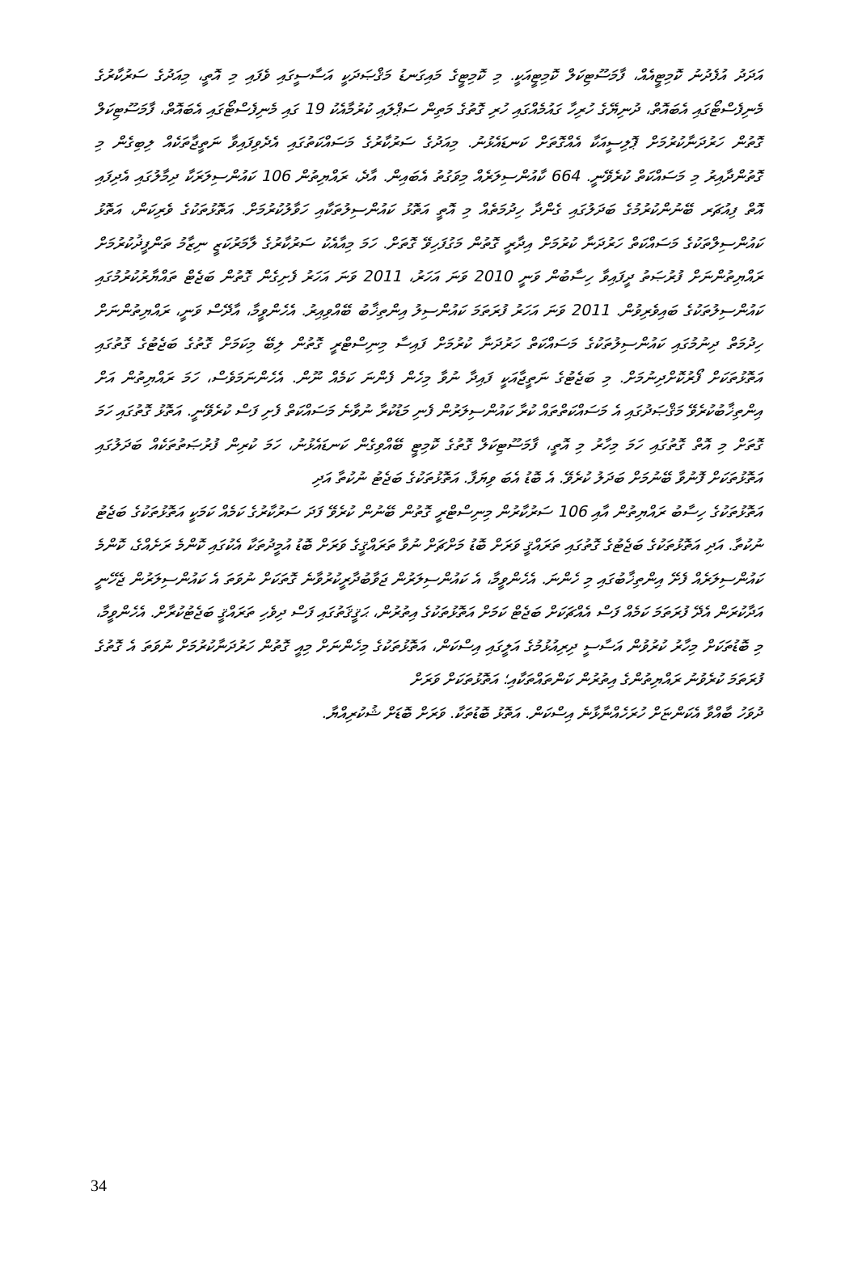އަދަދު އުފެދުނު ކޮމިޓީއެއް، ފާމަސޫޓިކަލް ކޮމިޓީއަކީ. މި ކޮމިޓީގެ މައިގަނޑު މަޤްޞަދަކީ އަސާސީގައި ވެފައި މި އޮތީ، މިއަދުގެ ސަރުކާރުގެ މެނިފެސްޓޯގައި އެބައޮތް، ދުނިޔޭގެ ހުރިހާ ގައުމެއްގައި ހުރި ގޮތުގެ މަތިން ސަޕްލައި ކުރުމާއެކު 19 ގައި މެނިފެސްޓޯގައި އެބައޮތް، ފާމަސޫޓިކަލް ގޮތުން ހަރުދަނާކުރުމަށް ޕޮލިސީއަކާ އެއްގޮތަށް ކަނޑައެޅުނު. މިއަދުގެ ސަރުކާރުގެ މަސައްކަތުގައި އެދެވިފައިވާ ނަތީޖާތަކެއް ލިބިގެން މި ގޮތުންދާއިރު މި މަސައްކަތް ކުރެވޭނީ. 664 ކާއުންސިލަރެއް މިވަގުތު އެބައިން. އާދެ، ރައްޔިތުން 106 ކައުންސިލަރަކާ ދިމާލުގައި އެދިފައި އޮތް ފިއުޗަރ ބޭނުންކުރުމުގެ ބަދަލުގައި ގެންދާ ހިދުމަތެއް މި އޮތީ އަތޮޅު ކައުންސިލުތަކާއި ހަވާލުކުރުމަށް. އަތޮޅުތަކުގެ ވެރިކަން، އަތޮޅު ކައުންސިލްތަކުގެ މަސައްކަތް ހަރުދަނާ ކުރުމަށް އިދާރީ ގޮތުން މަގުފަހިވޭ ގޮތަށް. ހަމަ މިއާއެކު ސަރުކާރުގެ ލާމަރުކަޒީ ނިޒާމު ތަންފީޛުކުރުމަށް ރައްޔިތުންނަށް ފުރުޞަތު ދީފައިވާ ހިސާބުން ވަނީ 2010 ވަނަ އަހަރު، 2011 ވަނަ އަހަރު ފެށިގެން ގޮތުން ބަޖެޓް ތައްޔާރުކުރުމުގައި ކައުންސިލުތަކުގެ ބައިވެރިވުން. 2011 ވަނަ އަހަރު ފުރަތަމަ ކައުންސިލު އިންތިޚާބު ބޭއްވިއިރު. އެހެންވީމާ، އާދޭސް ވަނީ، ރައްޔިތުންނަށް ހިދުމަތް ދިނުމުގައި ކައުންސިލުތަކުގެ މަސައްކަތް ހަރުދަނާ ކުރުމަށް ފައިސާ މިނިސްޓްރީ ގޮތުން ލިބޭ މިކަމަށް ގޮތުގެ ބަޖެޓުގެ ގޮތުގައި އަތޮޅުތަކަށް ފޯރުކޮށްދިނުމަށް. މި ބަޖެޓުގެ ނަތީޖާއަކީ ފައިދާ ނުވާ މިހެން ފެންނަ ކަމެއް ނޫން. އެހެންނަމަވެސް، ހަމަ ރައްޔިތުން އަށް އިންތިޚާބުކުރެވޭ މަޤްޞަދުގައި އެ މަސައްކަތްތައް ކުރާ ކައުންސިލަރުން ފެނި މަޑުކުރާ ނުވާނެ މަސައްކަތް ފެށި ފަސް ކުރެވޭނީ. އަތޮޅު ގޮތުގައި ހަމަ ގޮތަށް މި އޮތް ގޮތުގައި ހަމަ މިހާރު މި އޮތީ، ފާމަސޫޓިކަލް ގޮތުގެ ކޮމިޓީ ބޭއްވިގެން ކަނޑައެޅުނު، ހަމަ ކުރިން ފުރުޞަތުތަކެއް ބަދަލުގައި އަތޮޅުތަކަށް ފޮނުވާ ބޭނުމަށް ބަދަލު ކުރެވޭ. އެ ބޮޑު އެބަ ވިޔަފާ. އަތޮޅުތަކުގެ ބަޖެޓު ނުކުތާ އަދި
އަތޮޅުތަކުގެ ހިސާބު ރައްޔިތުން އާއި 106 ސަރުކާރުން މިނިސްޓްރީ ގޮތުން ބޭނުން ކުރެވޭ ފަދަ ސަރުކާރުގެ ކަމެއް ކަމަކީ އަތޮޅުތަކުގެ ބަޖެޓު ނުކުތާ. އަދި އަތޮޅުތަކުގެ ބަޖެޓުގެ ގޮތުގައި ތަރައްޤީ ވަރަށް ބޮޑު މަށްޗަށް ނުވާ ތަރައްޤީގެ ވަރަށް ބޮޑު އުމީދުތަކާ އެކުގައި ކޮންމެ ރަށެއްގެ، ކޮންމެ ކައުންސިލަރެއް ފެށޭ އިންތިޚާބުގައި މި ހެންނަ. އެހެންވީމާ، އެ ކައުންސިލަރުން ޖަވާބުދާރީކުރުވާނެ ގޮތަކަށް ނުވަތަ އެ ކައުންސިލަރުން ޖެހޭނީ އަދާކުރަން އެދޭ ފުރަތަމަ ކަމެއް ފަސް އެއްޗަކަށް ބަޖެޓް ކަމަށް އަތޮޅުތަކުގެ އިތުރުން، ޙަޤީޤަތުގައި ފަސް ދިވެހި ތަރައްޤީ ބަޖެޓުކުރާށް. އެހެންވީމާ، މި ބޮޑުތަކަށް މިހާރު ކުރުވުން އަސާސީ ދިރިއުޅުމުގެ އަލީގައި އިސްކަން، އަތޮޅުތަކުގެ މިހެންނަށް މިއީ ގޮތުން ހަރުދަނާކުރުމަށް ނުވަތަ އެ ގޮތުގެ ފުރަތަމަ ކުރެވުނު ރައްޔިތުންގެ އިތުރުން ކަންތައްތަކާއި؛ އަތޮޅުތަކަށް ވަރަށް
ދުވަހު ބާއްވާ އެކަންޏަށް ހުރަހެއްނާޅާނެ އިސްކަން. އަތޮޅު ބޮޑުތަކާ. ވަރަށް ބޮޑަށް ޝުކުރިއްޔާ.
34